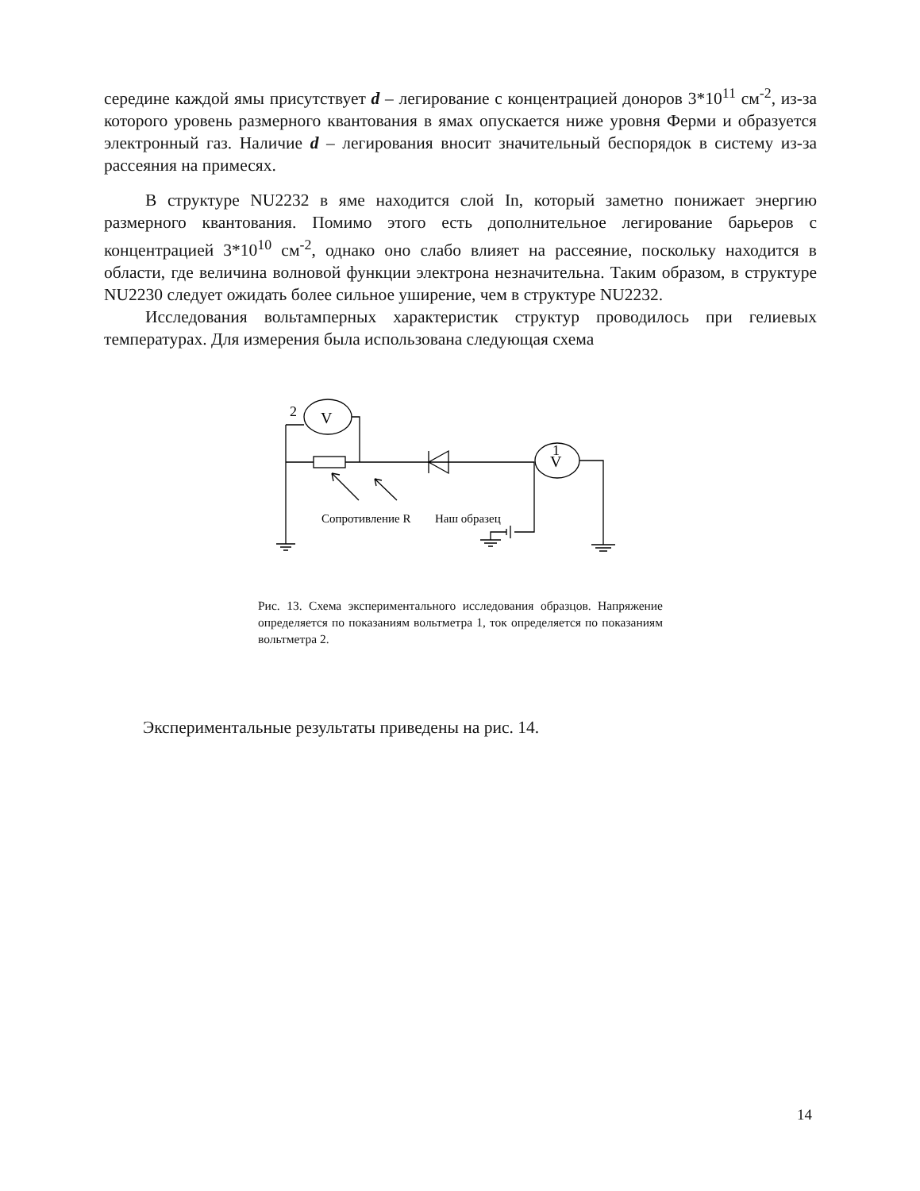середине каждой ямы присутствует d – легирование с концентрацией доноров 3*10<sup>11</sup> см<sup>-2</sup>, из-за которого уровень размерного квантования в ямах опускается ниже уровня Ферми и образуется электронный газ. Наличие d – легирования вносит значительный беспорядок в систему из-за рассеяния на примесях.
В структуре NU2232 в яме находится слой In, который заметно понижает энергию размерного квантования. Помимо этого есть дополнительное легирование барьеров с концентрацией 3*10<sup>10</sup> см<sup>-2</sup>, однако оно слабо влияет на рассеяние, поскольку находится в области, где величина волновой функции электрона незначительна. Таким образом, в структуре NU2230 следует ожидать более сильное уширение, чем в структуре NU2232.
Исследования вольтамперных характеристик структур проводилось при гелиевых температурах. Для измерения была использована следующая схема
V
2
V
Сопротивление R
Наш образец
1
Рис. 13. Схема экспериментального исследования образцов. Напряжение определяется по показаниям вольтметра 1, ток определяется по показаниям вольтметра 2.
Экспериментальные результаты приведены на рис. 14.
14